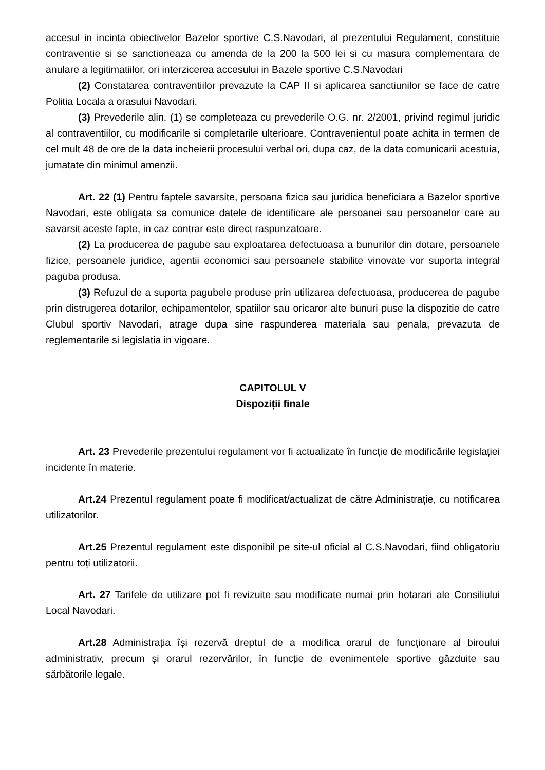accesul in incinta obiectivelor Bazelor sportive C.S.Navodari, al prezentului Regulament, constituie contraventie si se sanctioneaza cu amenda de la 200 la 500 lei si cu masura complementara de anulare a legitimatiilor, ori interzicerea accesului in Bazele sportive C.S.Navodari
(2) Constatarea contraventiilor prevazute la CAP II si aplicarea sanctiunilor se face de catre Politia Locala a orasului Navodari.
(3) Prevederile alin. (1) se completeaza cu prevederile O.G. nr. 2/2001, privind regimul juridic al contraventiilor, cu modificarile si completarile ulterioare. Contravenientul poate achita in termen de cel mult 48 de ore de la data incheierii procesului verbal ori, dupa caz, de la data comunicarii acestuia, jumatate din minimul amenzii.
Art. 22 (1) Pentru faptele savarsite, persoana fizica sau juridica beneficiara a Bazelor sportive Navodari, este obligata sa comunice datele de identificare ale persoanei sau persoanelor care au savarsit aceste fapte, in caz contrar este direct raspunzatoare.
(2) La producerea de pagube sau exploatarea defectuoasa a bunurilor din dotare, persoanele fizice, persoanele juridice, agentii economici sau persoanele stabilite vinovate vor suporta integral paguba produsa.
(3) Refuzul de a suporta pagubele produse prin utilizarea defectuoasa, producerea de pagube prin distrugerea dotarilor, echipamentelor, spatiilor sau oricaror alte bunuri puse la dispozitie de catre Clubul sportiv Navodari, atrage dupa sine raspunderea materiala sau penala, prevazuta de reglementarile si legislatia in vigoare.
CAPITOLUL V
Dispoziții finale
Art. 23 Prevederile prezentului regulament vor fi actualizate în funcție de modificările legislației incidente în materie.
Art.24 Prezentul regulament poate fi modificat/actualizat de către Administrație, cu notificarea utilizatorilor.
Art.25 Prezentul regulament este disponibil pe site-ul oficial al C.S.Navodari, fiind obligatoriu pentru toți utilizatorii.
Art. 27 Tarifele de utilizare pot fi revizuite sau modificate numai prin hotarari ale Consiliului Local Navodari.
Art.28 Administrația își rezervă dreptul de a modifica orarul de funcționare al biroului administrativ, precum și orarul rezervărilor, în funcție de evenimentele sportive găzduite sau sărbătorile legale.